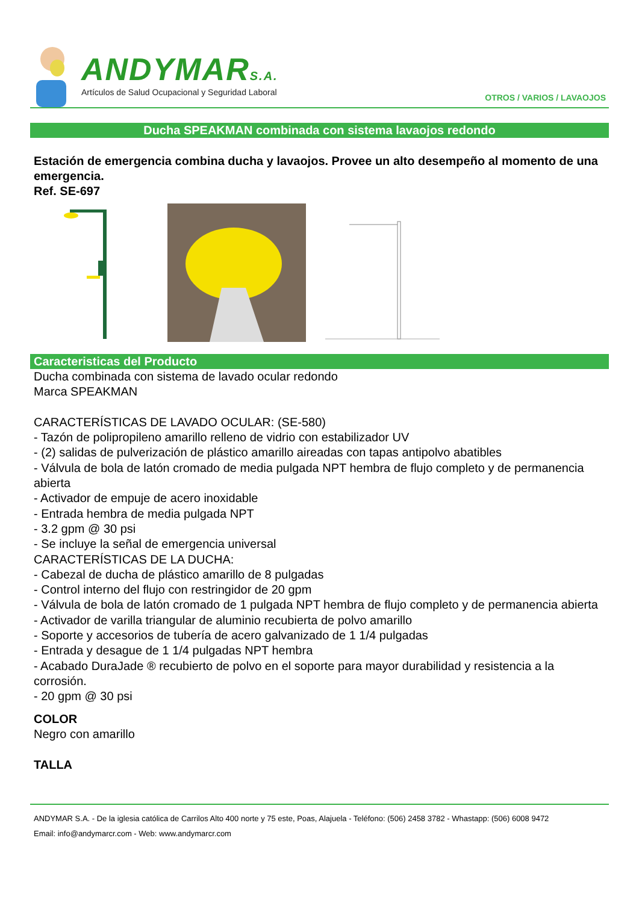ANDYMARS.A.
Artículos de Salud Ocupacional y Seguridad Laboral
OTROS / VARIOS / LAVAOJOS
Ducha SPEAKMAN combinada con sistema lavaojos redondo
Estación de emergencia combina ducha y lavaojos. Provee un alto desempeño al momento de una emergencia.
Ref. SE-697
Caracteristicas del Producto
Ducha combinada con sistema de lavado ocular redondo
Marca SPEAKMAN
CARACTERÍSTICAS DE LAVADO OCULAR: (SE-580)
- Tazón de polipropileno amarillo relleno de vidrio con estabilizador UV
- (2) salidas de pulverización de plástico amarillo aireadas con tapas antipolvo abatibles
- Válvula de bola de latón cromado de media pulgada NPT hembra de flujo completo y de permanencia abierta
- Activador de empuje de acero inoxidable
- Entrada hembra de media pulgada NPT
- 3.2 gpm @ 30 psi
- Se incluye la señal de emergencia universal
CARACTERÍSTICAS DE LA DUCHA:
- Cabezal de ducha de plástico amarillo de 8 pulgadas
- Control interno del flujo con restringidor de 20 gpm
- Válvula de bola de latón cromado de 1 pulgada NPT hembra de flujo completo y de permanencia abierta
- Activador de varilla triangular de aluminio recubierta de polvo amarillo
- Soporte y accesorios de tubería de acero galvanizado de 1 1/4 pulgadas
- Entrada y desague de 1 1/4 pulgadas NPT hembra
- Acabado DuraJade ® recubierto de polvo en el soporte para mayor durabilidad y resistencia a la corrosión.
- 20 gpm @ 30 psi
COLOR
Negro con amarillo
TALLA
ANDYMAR S.A. - De la iglesia católica de Carrilos Alto 400 norte y 75 este, Poas, Alajuela - Teléfono: (506) 2458 3782 - Whastapp: (506) 6008 9472
Email: info@andymarcr.com - Web: www.andymarcr.com